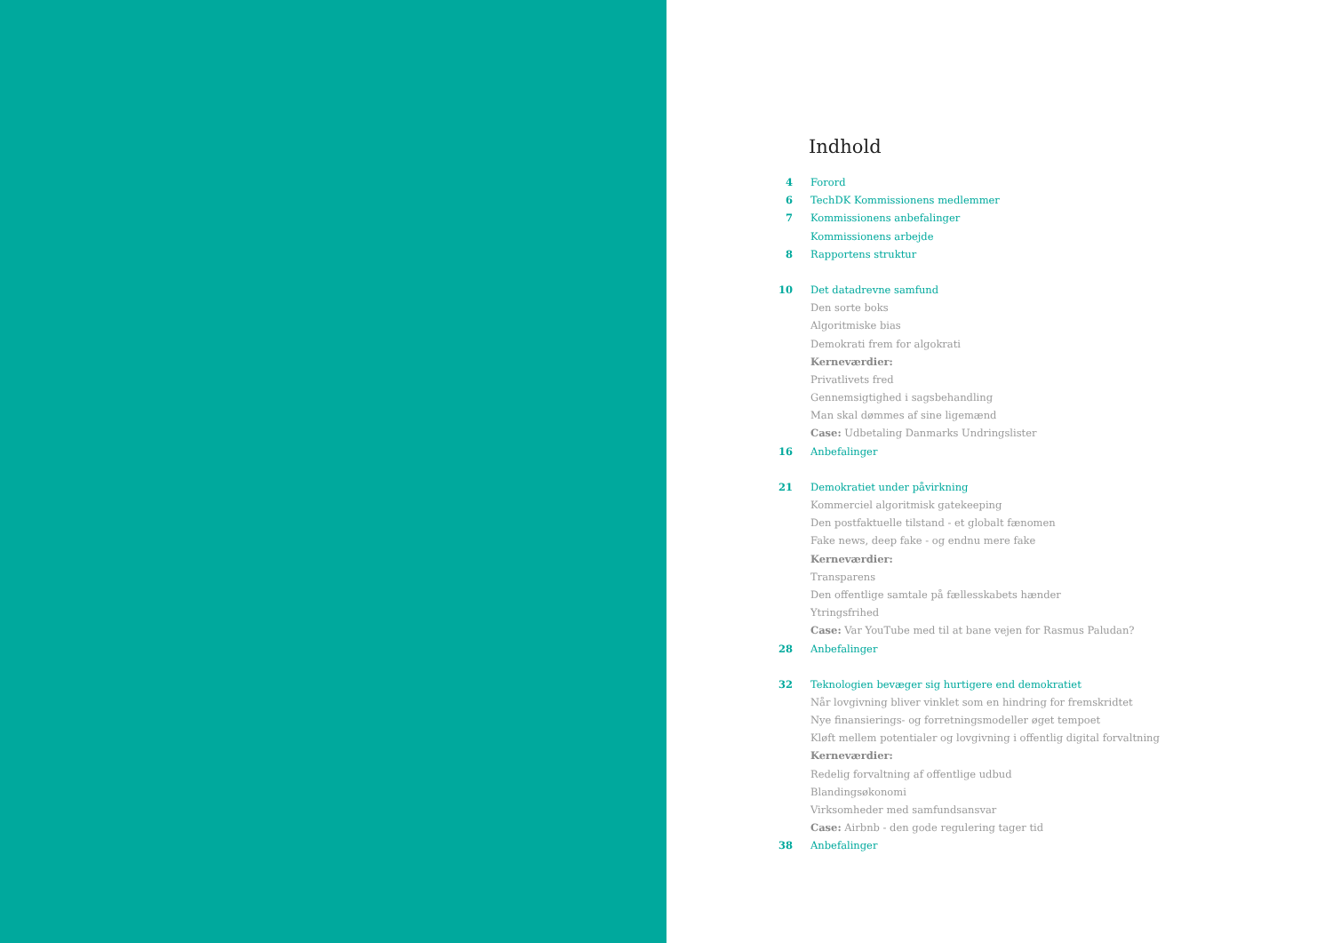Indhold
4 Forord
6 TechDK Kommissionens medlemmer
7 Kommissionens anbefalinger
Kommissionens arbejde
8 Rapportens struktur
10 Det datadrevne samfund
Den sorte boks
Algoritmiske bias
Demokrati frem for algokrati
Kerneværdier:
Privatlivets fred
Gennemsigtighed i sagsbehandling
Man skal dømmes af sine ligemænd
Case: Udbetaling Danmarks Undringslister
16 Anbefalinger
21 Demokratiet under påvirkning
Kommerciel algoritmisk gatekeeping
Den postfaktuelle tilstand - et globalt fænomen
Fake news, deep fake - og endnu mere fake
Kerneværdier:
Transparens
Den offentlige samtale på fællesskabets hænder
Ytringsfrihed
Case: Var YouTube med til at bane vejen for Rasmus Paludan?
28 Anbefalinger
32 Teknologien bevæger sig hurtigere end demokratiet
Når lovgivning bliver vinklet som en hindring for fremskridtet
Nye finansierings- og forretningsmodeller øget tempoet
Kløft mellem potentialer og lovgivning i offentlig digital forvaltning
Kerneværdier:
Redelig forvaltning af offentlige udbud
Blandingsøkonomi
Virksomheder med samfundsansvar
Case: Airbnb - den gode regulering tager tid
38 Anbefalinger